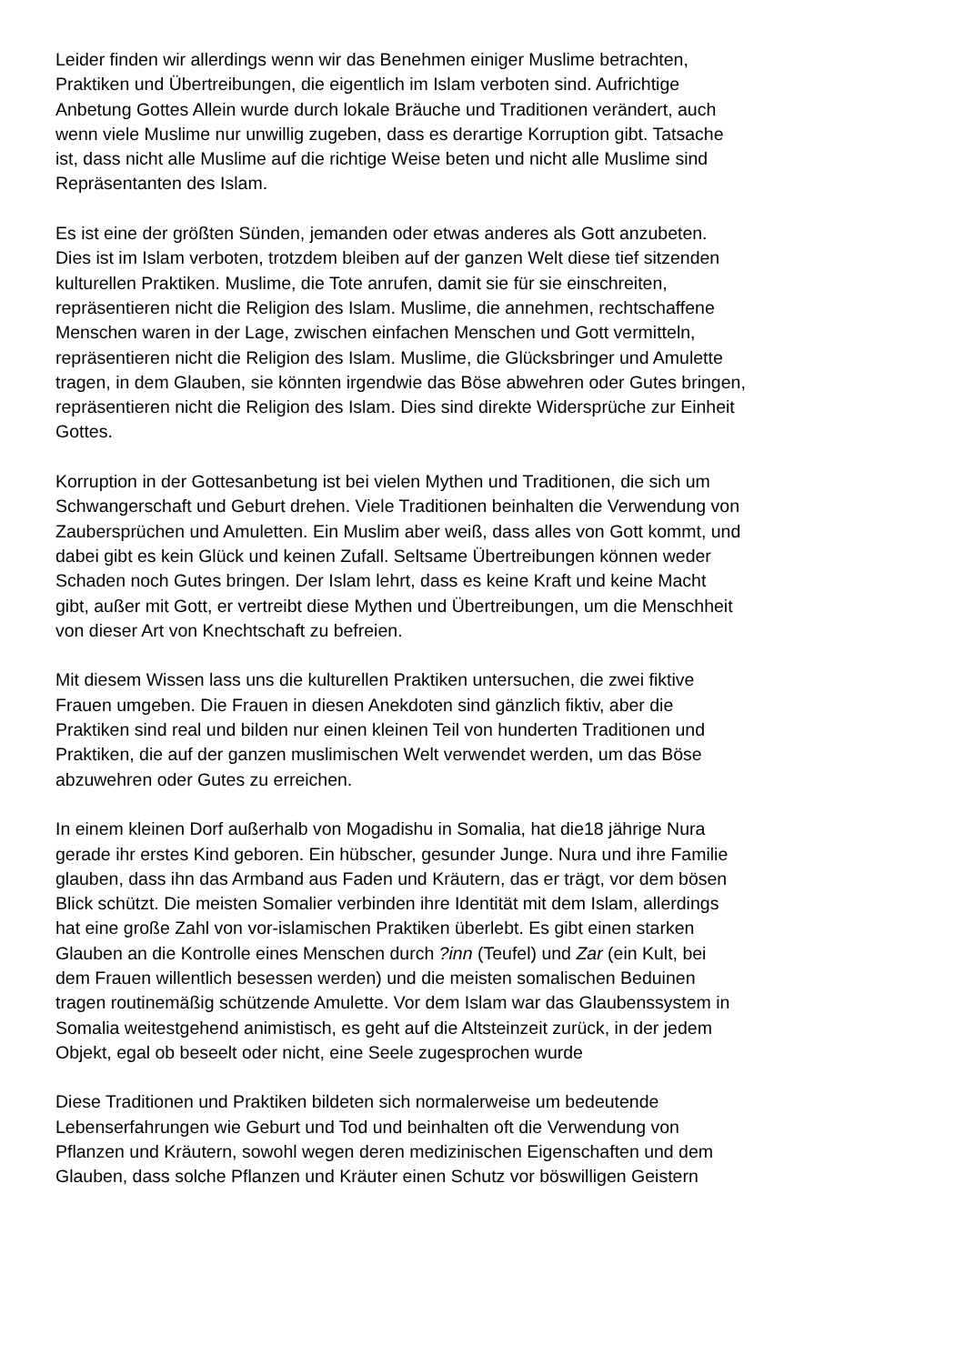Leider finden wir allerdings wenn wir das Benehmen einiger Muslime betrachten, Praktiken und Übertreibungen, die eigentlich im Islam verboten sind. Aufrichtige Anbetung Gottes Allein wurde durch lokale Bräuche und Traditionen verändert, auch wenn viele Muslime nur unwillig zugeben, dass es derartige Korruption gibt. Tatsache ist, dass nicht alle Muslime auf die richtige Weise beten und nicht alle Muslime sind Repräsentanten des Islam.
Es ist eine der größten Sünden, jemanden oder etwas anderes als Gott anzubeten. Dies ist im Islam verboten, trotzdem bleiben auf der ganzen Welt diese tief sitzenden kulturellen Praktiken. Muslime, die Tote anrufen, damit sie für sie einschreiten, repräsentieren nicht die Religion des Islam. Muslime, die annehmen, rechtschaffene Menschen waren in der Lage, zwischen einfachen Menschen und Gott vermitteln, repräsentieren nicht die Religion des Islam. Muslime, die Glücksbringer und Amulette tragen, in dem Glauben, sie könnten irgendwie das Böse abwehren oder Gutes bringen, repräsentieren nicht die Religion des Islam. Dies sind direkte Widersprüche zur Einheit Gottes.
Korruption in der Gottesanbetung ist bei vielen Mythen und Traditionen, die sich um Schwangerschaft und Geburt drehen. Viele Traditionen beinhalten die Verwendung von Zaubersprüchen und Amuletten. Ein Muslim aber weiß, dass alles von Gott kommt, und dabei gibt es kein Glück und keinen Zufall. Seltsame Übertreibungen können weder Schaden noch Gutes bringen. Der Islam lehrt, dass es keine Kraft und keine Macht gibt, außer mit Gott, er vertreibt diese Mythen und Übertreibungen, um die Menschheit von dieser Art von Knechtschaft zu befreien.
Mit diesem Wissen lass uns die kulturellen Praktiken untersuchen, die zwei fiktive Frauen umgeben. Die Frauen in diesen Anekdoten sind gänzlich fiktiv, aber die Praktiken sind real und bilden nur einen kleinen Teil von hunderten Traditionen und Praktiken, die auf der ganzen muslimischen Welt verwendet werden, um das Böse abzuwehren oder Gutes zu erreichen.
In einem kleinen Dorf außerhalb von Mogadishu in Somalia, hat die18 jährige Nura gerade ihr erstes Kind geboren. Ein hübscher, gesunder Junge. Nura und ihre Familie glauben, dass ihn das Armband aus Faden und Kräutern, das er trägt, vor dem bösen Blick schützt. Die meisten Somalier verbinden ihre Identität mit dem Islam, allerdings hat eine große Zahl von vor-islamischen Praktiken überlebt. Es gibt einen starken Glauben an die Kontrolle eines Menschen durch ?inn (Teufel) und Zar (ein Kult, bei dem Frauen willentlich besessen werden) und die meisten somalischen Beduinen tragen routinemäßig schützende Amulette. Vor dem Islam war das Glaubenssystem in Somalia weitestgehend animistisch, es geht auf die Altsteinzeit zurück, in der jedem Objekt, egal ob beseelt oder nicht, eine Seele zugesprochen wurde
Diese Traditionen und Praktiken bildeten sich normalerweise um bedeutende Lebenserfahrungen wie Geburt und Tod und beinhalten oft die Verwendung von Pflanzen und Kräutern, sowohl wegen deren medizinischen Eigenschaften und dem Glauben, dass solche Pflanzen und Kräuter einen Schutz vor böswilligen Geistern